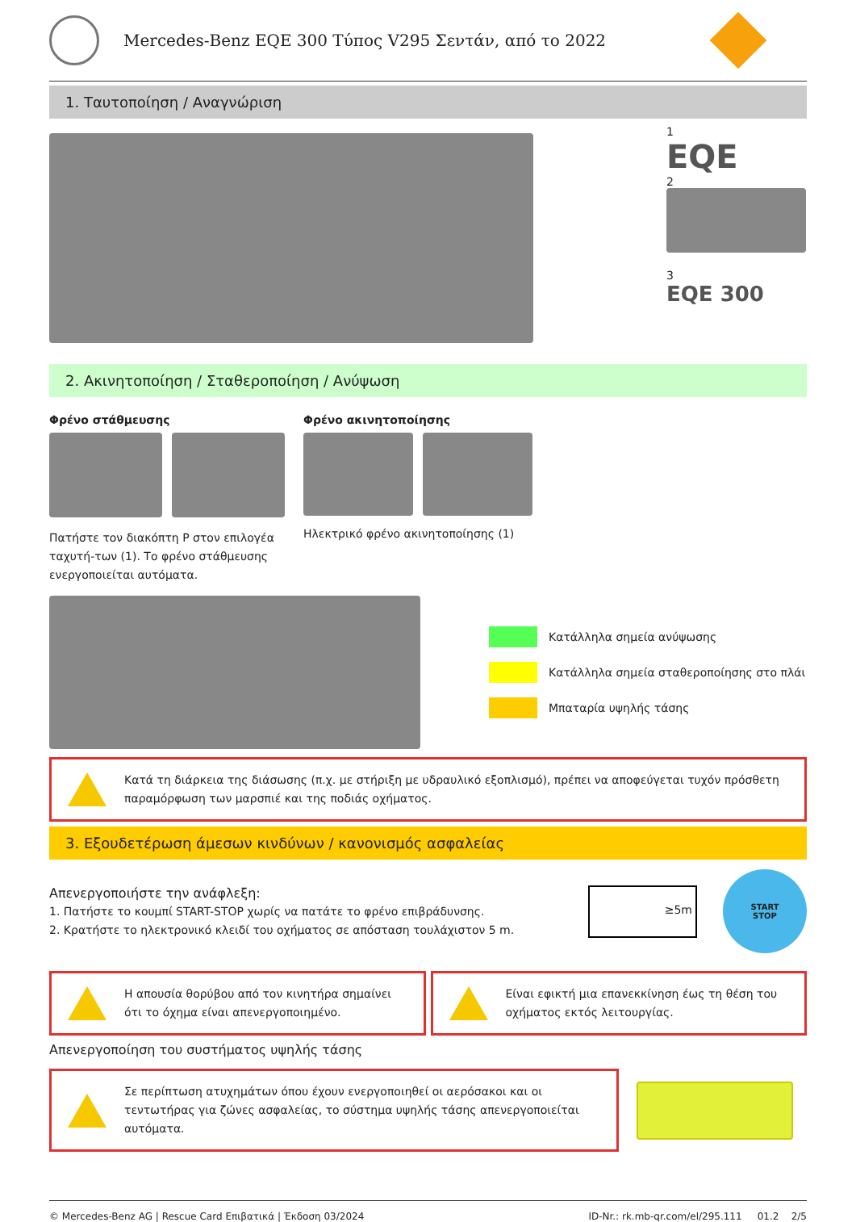Mercedes-Benz EQE 300 Τύπος V295 Σεντάν, από το 2022
1. Ταυτοποίηση / Αναγνώριση
1
EQE
2
3
EQE 300
2. Ακινητοποίηση / Σταθεροποίηση / Ανύψωση
Φρένο στάθμευσης
Πατήστε τον διακόπτη P στον επιλογέα ταχυτή-των (1). Το φρένο στάθμευσης ενεργοποιείται αυτόματα.
Φρένο ακινητοποίησης
Ηλεκτρικό φρένο ακινητοποίησης (1)
Κατάλληλα σημεία ανύψωσης
Κατάλληλα σημεία σταθεροποίησης στο πλάι
Μπαταρία υψηλής τάσης
Κατά τη διάρκεια της διάσωσης (π.χ. με στήριξη με υδραυλικό εξοπλισμό), πρέπει να αποφεύγεται τυχόν πρόσθετη παραμόρφωση των μαρσπιέ και της ποδιάς οχήματος.
3. Εξουδετέρωση άμεσων κινδύνων / κανονισμός ασφαλείας
Απενεργοποιήστε την ανάφλεξη:
1. Πατήστε το κουμπί START-STOP χωρίς να πατάτε το φρένο επιβράδυνσης.
2. Κρατήστε το ηλεκτρονικό κλειδί του οχήματος σε απόσταση τουλάχιστον 5 m.
≥5m
START
STOP
Η απουσία θορύβου από τον κινητήρα σημαίνει ότι το όχημα είναι απενεργοποιημένο.
Είναι εφικτή μια επανεκκίνηση έως τη θέση του οχήματος εκτός λειτουργίας.
Απενεργοποίηση του συστήματος υψηλής τάσης
Σε περίπτωση ατυχημάτων όπου έχουν ενεργοποιηθεί οι αερόσακοι και οι τεντωτήρας για ζώνες ασφαλείας, το σύστημα υψηλής τάσης απενεργοποιείται αυτόματα.
© Mercedes-Benz AG | Rescue Card Επιβατικά | Έκδοση 03/2024 ID-Nr.: rk.mb-qr.com/el/295.111 01.2 2/5